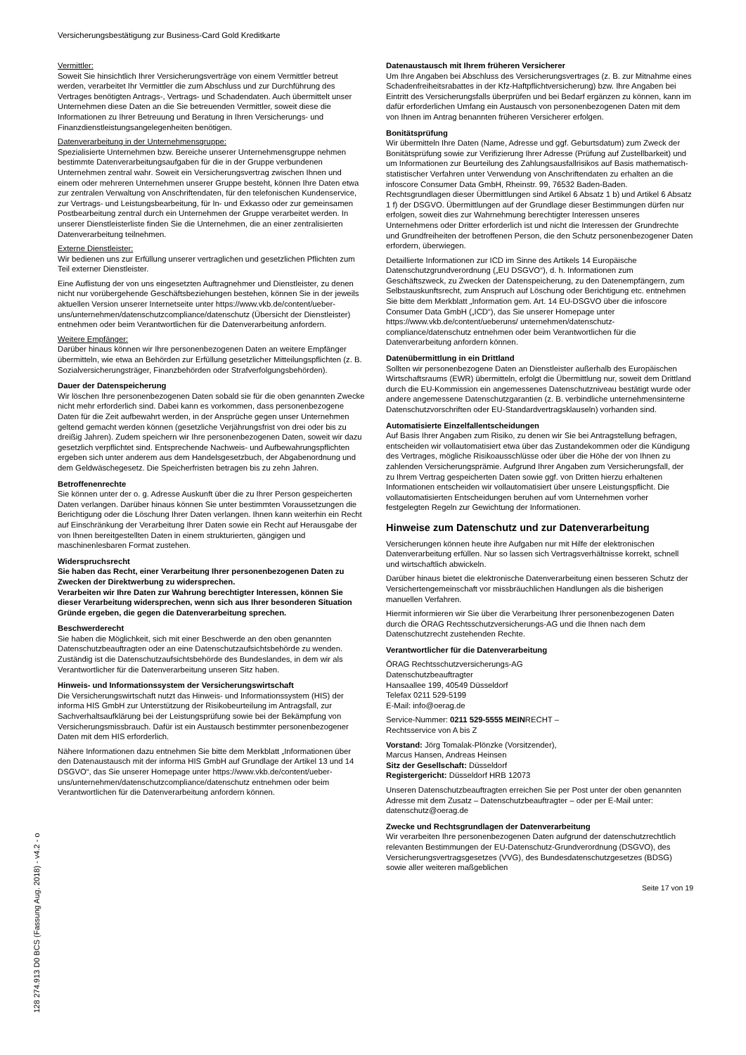Versicherungsbestätigung zur Business-Card Gold Kreditkarte
Vermittler:
Soweit Sie hinsichtlich Ihrer Versicherungsverträge von einem Vermittler betreut werden, verarbeitet Ihr Vermittler die zum Abschluss und zur Durchführung des Vertrages benötigten Antrags-, Vertrags- und Schadendaten. Auch übermittelt unser Unternehmen diese Daten an die Sie betreuenden Vermittler, soweit diese die Informationen zu Ihrer Betreuung und Beratung in Ihren Versicherungs- und Finanzdienstleistungsangelegenheiten benötigen.
Datenverarbeitung in der Unternehmensgruppe:
Spezialisierte Unternehmen bzw. Bereiche unserer Unternehmensgruppe nehmen bestimmte Datenverarbeitungsaufgaben für die in der Gruppe verbundenen Unternehmen zentral wahr. Soweit ein Versicherungsvertrag zwischen Ihnen und einem oder mehreren Unternehmen unserer Gruppe besteht, können Ihre Daten etwa zur zentralen Verwaltung von Anschriftendaten, für den telefonischen Kundenservice, zur Vertrags- und Leistungsbearbeitung, für In- und Exkasso oder zur gemeinsamen Postbearbeitung zentral durch ein Unternehmen der Gruppe verarbeitet werden. In unserer Dienstleisterliste finden Sie die Unternehmen, die an einer zentralisierten Datenverarbeitung teilnehmen.
Externe Dienstleister:
Wir bedienen uns zur Erfüllung unserer vertraglichen und gesetzlichen Pflichten zum Teil externer Dienstleister.
Eine Auflistung der von uns eingesetzten Auftragnehmer und Dienstleister, zu denen nicht nur vorübergehende Geschäftsbeziehungen bestehen, können Sie in der jeweils aktuellen Version unserer Internetseite unter https://www.vkb.de/content/ueber-uns/unternehmen/datenschutzcompliance/datenschutz (Übersicht der Dienstleister) entnehmen oder beim Verantwortlichen für die Datenverarbeitung anfordern.
Weitere Empfänger:
Darüber hinaus können wir Ihre personenbezogenen Daten an weitere Empfänger übermitteln, wie etwa an Behörden zur Erfüllung gesetzlicher Mitteilungspflichten (z. B. Sozialversicherungsträger, Finanzbehörden oder Strafverfolgungsbehörden).
Dauer der Datenspeicherung
Wir löschen Ihre personenbezogenen Daten sobald sie für die oben genannten Zwecke nicht mehr erforderlich sind. Dabei kann es vorkommen, dass personenbezogene Daten für die Zeit aufbewahrt werden, in der Ansprüche gegen unser Unternehmen geltend gemacht werden können (gesetzliche Verjährungsfrist von drei oder bis zu dreißig Jahren). Zudem speichern wir Ihre personenbezogenen Daten, soweit wir dazu gesetzlich verpflichtet sind. Entsprechende Nachweis- und Aufbewahrungspflichten ergeben sich unter anderem aus dem Handelsgesetzbuch, der Abgabenordnung und dem Geldwäschegesetz. Die Speicherfristen betragen bis zu zehn Jahren.
Betroffenenrechte
Sie können unter der o. g. Adresse Auskunft über die zu Ihrer Person gespeicherten Daten verlangen. Darüber hinaus können Sie unter bestimmten Voraussetzungen die Berichtigung oder die Löschung Ihrer Daten verlangen. Ihnen kann weiterhin ein Recht auf Einschränkung der Verarbeitung Ihrer Daten sowie ein Recht auf Herausgabe der von Ihnen bereitgestellten Daten in einem strukturierten, gängigen und maschinenlesbaren Format zustehen.
Widerspruchsrecht
Sie haben das Recht, einer Verarbeitung Ihrer personenbezogenen Daten zu Zwecken der Direktwerbung zu widersprechen.
Verarbeiten wir Ihre Daten zur Wahrung berechtigter Interessen, können Sie dieser Verarbeitung widersprechen, wenn sich aus Ihrer besonderen Situation Gründe ergeben, die gegen die Datenverarbeitung sprechen.
Beschwerderecht
Sie haben die Möglichkeit, sich mit einer Beschwerde an den oben genannten Datenschutzbeauftragten oder an eine Datenschutzaufsichtsbehörde zu wenden. Zuständig ist die Datenschutzaufsichtsbehörde des Bundeslandes, in dem wir als Verantwortlicher für die Datenverarbeitung unseren Sitz haben.
Hinweis- und Informationssystem der Versicherungswirtschaft
Die Versicherungswirtschaft nutzt das Hinweis- und Informationssystem (HIS) der informa HIS GmbH zur Unterstützung der Risikobeurteilung im Antragsfall, zur Sachverhaltsaufklärung bei der Leistungsprüfung sowie bei der Bekämpfung von Versicherungsmissbrauch. Dafür ist ein Austausch bestimmter personenbezogener Daten mit dem HIS erforderlich.
Nähere Informationen dazu entnehmen Sie bitte dem Merkblatt „Informationen über den Datenaustausch mit der informa HIS GmbH auf Grundlage der Artikel 13 und 14 DSGVO“, das Sie unserer Homepage unter https://www.vkb.de/content/ueber-uns/unternehmen/datenschutzcompliance/datenschutz entnehmen oder beim Verantwortlichen für die Datenverarbeitung anfordern können.
Datenaustausch mit Ihrem früheren Versicherer
Um Ihre Angaben bei Abschluss des Versicherungsvertrages (z. B. zur Mitnahme eines Schadenfreiheitsrabattes in der Kfz-Haftpflichtversicherung) bzw. Ihre Angaben bei Eintritt des Versicherungsfalls überprüfen und bei Bedarf ergänzen zu können, kann im dafür erforderlichen Umfang ein Austausch von personenbezogenen Daten mit dem von Ihnen im Antrag benannten früheren Versicherer erfolgen.
Bonitätsprüfung
Wir übermitteln Ihre Daten (Name, Adresse und ggf. Geburtsdatum) zum Zweck der Bonitätsprüfung sowie zur Verifizierung Ihrer Adresse (Prüfung auf Zustellbarkeit) und um Informationen zur Beurteilung des Zahlungsausfallrisikos auf Basis mathematisch-statistischer Verfahren unter Verwendung von Anschriftendaten zu erhalten an die infoscore Consumer Data GmbH, Rheinstr. 99, 76532 Baden-Baden. Rechtsgrundlagen dieser Übermittlungen sind Artikel 6 Absatz 1 b) und Artikel 6 Absatz 1 f) der DSGVO. Übermittlungen auf der Grundlage dieser Bestimmungen dürfen nur erfolgen, soweit dies zur Wahrnehmung berechtigter Interessen unseres Unternehmens oder Dritter erforderlich ist und nicht die Interessen der Grundrechte und Grundfreiheiten der betroffenen Person, die den Schutz personenbezogener Daten erfordern, überwiegen.
Detaillierte Informationen zur ICD im Sinne des Artikels 14 Europäische Datenschutzgrundverordnung („EU DSGVO“), d. h. Informationen zum Geschäftszweck, zu Zwecken der Datenspeicherung, zu den Datenempfängern, zum Selbstauskunftsrecht, zum Anspruch auf Löschung oder Berichtigung etc. entnehmen Sie bitte dem Merkblatt „Information gem. Art. 14 EU-DSGVO über die infoscore Consumer Data GmbH („ICD“), das Sie unserer Homepage unter https://www.vkb.de/content/ueberuns/ unternehmen/datenschutz-compliance/datenschutz entnehmen oder beim Verantwortlichen für die Datenverarbeitung anfordern können.
Datenübermittlung in ein Drittland
Sollten wir personenbezogene Daten an Dienstleister außerhalb des Europäischen Wirtschaftsraums (EWR) übermitteln, erfolgt die Übermittlung nur, soweit dem Drittland durch die EU-Kommission ein angemessenes Datenschutzniveau bestätigt wurde oder andere angemessene Datenschutzgarantien (z. B. verbindliche unternehmensinterne Datenschutzvorschriften oder EU-Standardvertragsklauseln) vorhanden sind.
Automatisierte Einzelfallentscheidungen
Auf Basis Ihrer Angaben zum Risiko, zu denen wir Sie bei Antragstellung befragen, entscheiden wir vollautomatisiert etwa über das Zustandekommen oder die Kündigung des Vertrages, mögliche Risikoausschlüsse oder über die Höhe der von Ihnen zu zahlenden Versicherungsprämie. Aufgrund Ihrer Angaben zum Versicherungsfall, der zu Ihrem Vertrag gespeicherten Daten sowie ggf. von Dritten hierzu erhaltenen Informationen entscheiden wir vollautomatisiert über unsere Leistungspflicht. Die vollautomatisierten Entscheidungen beruhen auf vom Unternehmen vorher festgelegten Regeln zur Gewichtung der Informationen.
Hinweise zum Datenschutz und zur Datenverarbeitung
Versicherungen können heute ihre Aufgaben nur mit Hilfe der elektronischen Datenverarbeitung erfüllen. Nur so lassen sich Vertragsverhältnisse korrekt, schnell und wirtschaftlich abwickeln.
Darüber hinaus bietet die elektronische Datenverarbeitung einen besseren Schutz der Versichertengemeinschaft vor missbräuchlichen Handlungen als die bisherigen manuellen Verfahren.
Hiermit informieren wir Sie über die Verarbeitung Ihrer personenbezogenen Daten durch die ÖRAG Rechtsschutzversicherungs-AG und die Ihnen nach dem Datenschutzrecht zustehenden Rechte.
Verantwortlicher für die Datenverarbeitung
ÖRAG Rechtsschutzversicherungs-AG
Datenschutzbeauftragter
Hansaallee 199, 40549 Düsseldorf
Telefax 0211 529-5199
E-Mail: info@oerag.de
Service-Nummer: 0211 529-5555 MEINRECHT –
Rechtsservice von A bis Z
Vorstand: Jörg Tomalak-Plönzke (Vorsitzender),
Marcus Hansen, Andreas Heinsen
Sitz der Gesellschaft: Düsseldorf
Registergericht: Düsseldorf HRB 12073
Unseren Datenschutzbeauftragten erreichen Sie per Post unter der oben genannten Adresse mit dem Zusatz – Datenschutzbeauftragter – oder per E-Mail unter: datenschutz@oerag.de
Zwecke und Rechtsgrundlagen der Datenverarbeitung
Wir verarbeiten Ihre personenbezogenen Daten aufgrund der datenschutzrechtlich relevanten Bestimmungen der EU-Datenschutz-Grundverordnung (DSGVO), des Versicherungsvertragsgesetzes (VVG), des Bundesdatenschutzgesetzes (BDSG) sowie aller weiteren maßgeblichen
Seite 17 von 19
128 274.913 D0 BCS (Fassung Aug. 2018) - v4.2 - o